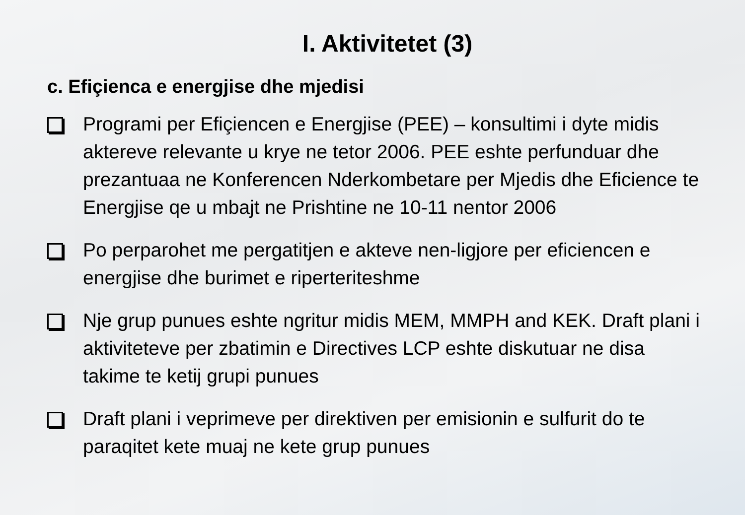I. Aktivitetet (3)
c. Efiçienca e energjise dhe mjedisi
Programi per Efiçiencen e Energjise (PEE) – konsultimi i dyte midis aktereve relevante u krye ne tetor 2006. PEE eshte perfunduar dhe prezantuaa ne Konferencen Nderkombetare per Mjedis dhe Eficience te Energjise qe u mbajt ne Prishtine ne 10-11 nentor 2006
Po perparohet me pergatitjen e akteve nen-ligjore per eficiencen e energjise dhe burimet e riperteriteshme
Nje grup punues eshte ngritur midis MEM, MMPH and KEK. Draft plani i aktiviteteve per zbatimin e Directives LCP eshte diskutuar ne disa takime te ketij grupi punues
Draft plani i veprimeve per direktiven per emisionin e sulfurit do te paraqitet kete muaj ne kete grup punues